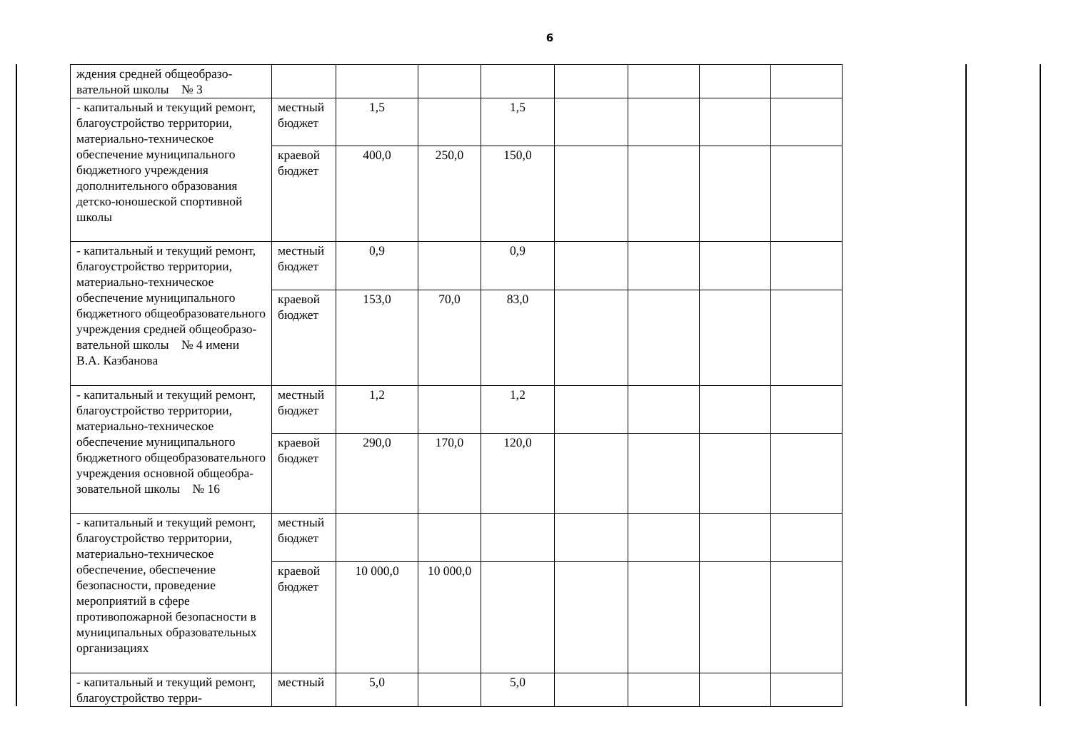6
| ждения средней общеобразо­вательной школы № 3 | | | | | | | | |
| - капитальный и текущий ре­монт, благоустройство терри­тории, материально-техническое обеспечение му­ниципального бюджетного учреждения дополнительного образования детско-юношеской спортивной шко­лы | мест­ный бюджет | 1,5 | | 1,5 | | | | |
| | краевой бюджет | 400,0 | 250,0 | 150,0 | | | | |
| - капитальный и текущий ре­монт, благоустройство терри­тории, материально-техническое обеспечение му­ниципального бюджетного общеобразовательного учре­ждения средней общеобразо­вательной школы № 4 имени В.А. Казбанова | мест­ный бюджет | 0,9 | | 0,9 | | | | |
| | краевой бюджет | 153,0 | 70,0 | 83,0 | | | | |
| - капитальный и текущий ре­монт, благоустройство терри­тории, материально-техническое обеспечение му­ниципального бюджетного общеобразовательного учре­ждения основной общеобра­зовательной школы № 16 | мест­ный бюджет | 1,2 | | 1,2 | | | | |
| | краевой бюджет | 290,0 | 170,0 | 120,0 | | | | |
| - капитальный и текущий ре­монт, благоустройство терри­тории, материально-техническое обеспечение, обеспечение безопасности, проведение мероприятий в сфере противопожарной без­опасности в муниципальных образовательных организаци­ях | мест­ный бюджет | | | | | | | |
| | краевой бюджет | 10 000,0 | 10 000,0 | | | | | |
| - капитальный и текущий ре­монт, благоустройство терри- | мест­ный | 5,0 | | 5,0 | | | | |